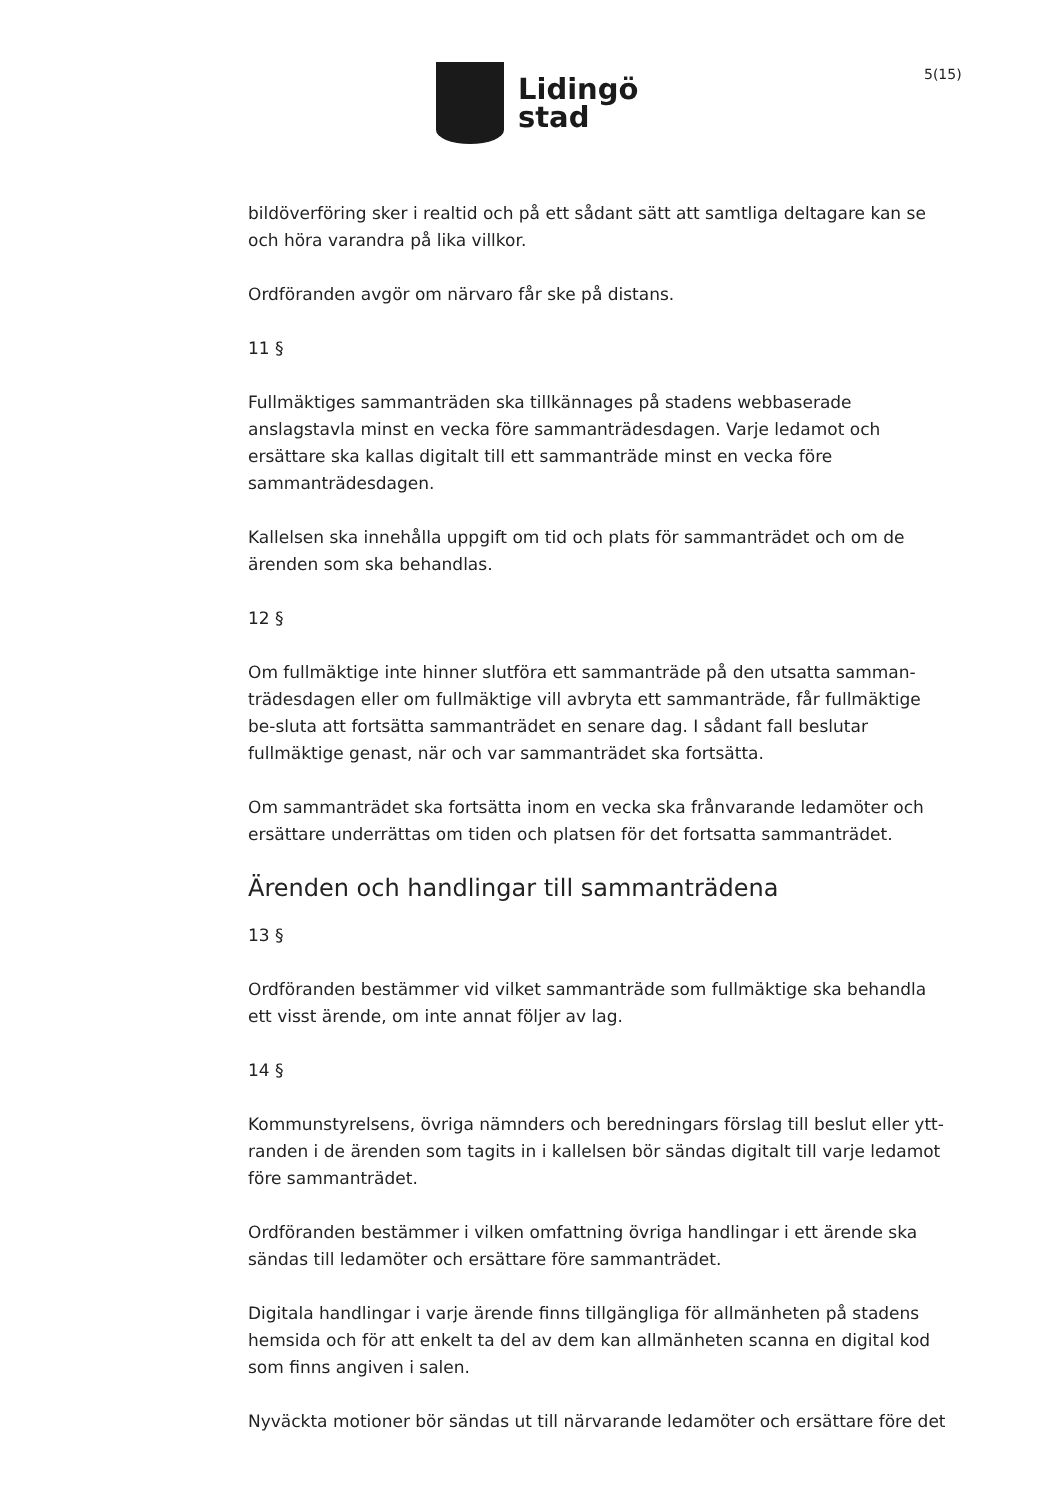Lidingö
stad
5(15)
bildöverföring sker i realtid och på ett sådant sätt att samtliga deltagare kan se och höra varandra på lika villkor.
Ordföranden avgör om närvaro får ske på distans.
11 §
Fullmäktiges sammanträden ska tillkännages på stadens webbaserade anslagstavla minst en vecka före sammanträdesdagen. Varje ledamot och ersättare ska kallas digitalt till ett sammanträde minst en vecka före sammanträdesdagen.
Kallelsen ska innehålla uppgift om tid och plats för sammanträdet och om de ärenden som ska behandlas.
12 §
Om fullmäktige inte hinner slutföra ett sammanträde på den utsatta samman-trädesdagen eller om fullmäktige vill avbryta ett sammanträde, får fullmäktige be-sluta att fortsätta sammanträdet en senare dag. I sådant fall beslutar fullmäktige genast, när och var sammanträdet ska fortsätta.
Om sammanträdet ska fortsätta inom en vecka ska frånvarande ledamöter och ersättare underrättas om tiden och platsen för det fortsatta sammanträdet.
Ärenden och handlingar till sammanträdena
13 §
Ordföranden bestämmer vid vilket sammanträde som fullmäktige ska behandla ett visst ärende, om inte annat följer av lag.
14 §
Kommunstyrelsens, övriga nämnders och beredningars förslag till beslut eller ytt-randen i de ärenden som tagits in i kallelsen bör sändas digitalt till varje ledamot före sammanträdet.
Ordföranden bestämmer i vilken omfattning övriga handlingar i ett ärende ska sändas till ledamöter och ersättare före sammanträdet.
Digitala handlingar i varje ärende finns tillgängliga för allmänheten på stadens hemsida och för att enkelt ta del av dem kan allmänheten scanna en digital kod som finns angiven i salen.
Nyväckta motioner bör sändas ut till närvarande ledamöter och ersättare före det